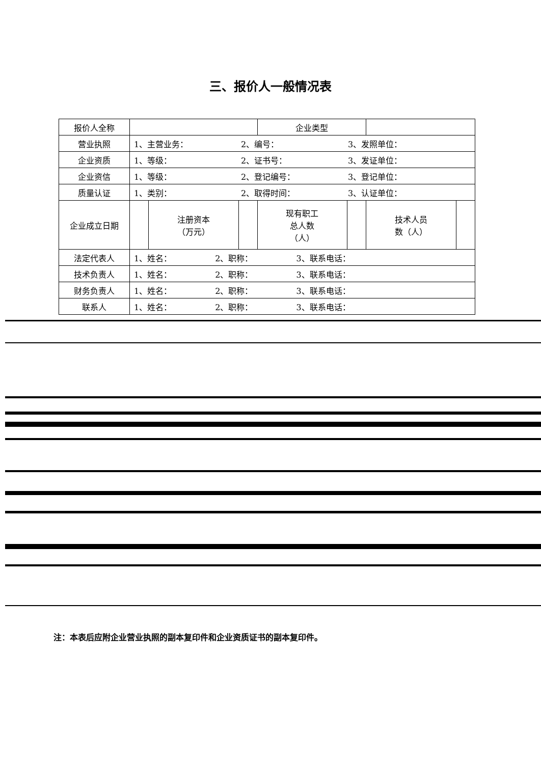三、报价人一般情况表
| 报价人全称 | | | | 企业类型 | | | |
| 营业执照 | 1、主营业务： 2、编号： 3、发照单位： | | | | | | |
| 企业资质 | 1、等级： 2、证书号： 3、发证单位： | | | | | | |
| 企业资信 | 1、等级： 2、登记编号： 3、登记单位： | | | | | | |
| 质量认证 | 1、类别： 2、取得时间： 3、认证单位： | | | | | | |
| 企业成立日期 | | 注册资本 （万元） | | 现有职工 总人数 （人） | | 技术人员 数（人） | |
| 法定代表人 | 1、姓名： 2、职称： 3、联系电话： | | | | | | |
| 技术负责人 | 1、姓名： 2、职称： 3、联系电话： | | | | | | |
| 财务负责人 | 1、姓名： 2、职称： 3、联系电话： | | | | | | |
| 联系人 | 1、姓名： 2、职称： 3、联系电话： | | | | | | |
注：本表后应附企业营业执照的副本复印件和企业资质证书的副本复印件。